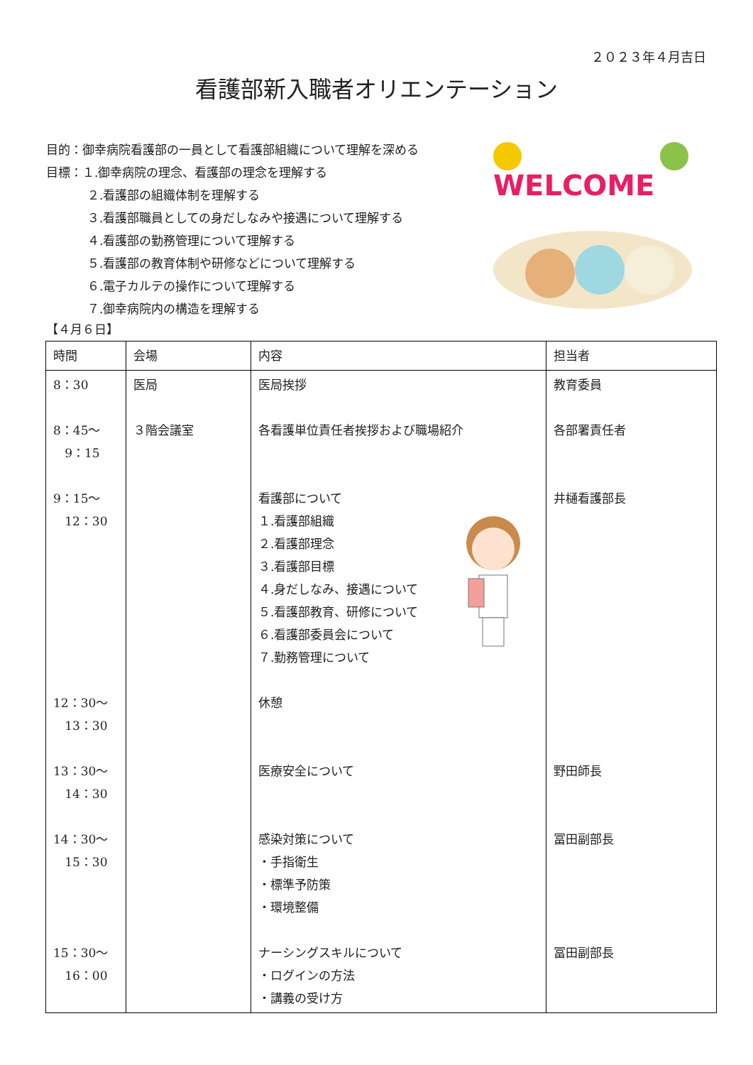２０２３年４月吉日
看護部新入職者オリエンテーション
目的：御幸病院看護部の一員として看護部組織について理解を深める
目標：１.御幸病院の理念、看護部の理念を理解する
２.看護部の組織体制を理解する
３.看護部職員としての身だしなみや接遇について理解する
４.看護部の勤務管理について理解する
５.看護部の教育体制や研修などについて理解する
６.電子カルテの操作について理解する
７.御幸病院内の構造を理解する
WELCOME
【４月６日】
| 時間 | 会場 | 内容 | 担当者 |
| --- | --- | --- | --- |
| 8：30 | 医局 | 医局挨拶 | 教育委員 |
| 8：45～ 9：15 | ３階会議室 | 各看護単位責任者挨拶および職場紹介 | 各部署責任者 |
| 9：15～ 12：30 | | 看護部について １.看護部組織 ２.看護部理念 ３.看護部目標 ４.身だしなみ、接遇について ５.看護部教育、研修について ６.看護部委員会について ７.勤務管理について | 井樋看護部長 |
| 12：30～ 13：30 | | 休憩 | |
| 13：30～ 14：30 | | 医療安全について | 野田師長 |
| 14：30～ 15：30 | | 感染対策について ・手指衛生 ・標準予防策 ・環境整備 | 冨田副部長 |
| 15：30～ 16：00 | | ナーシングスキルについて ・ログインの方法 ・講義の受け方 | 冨田副部長 |